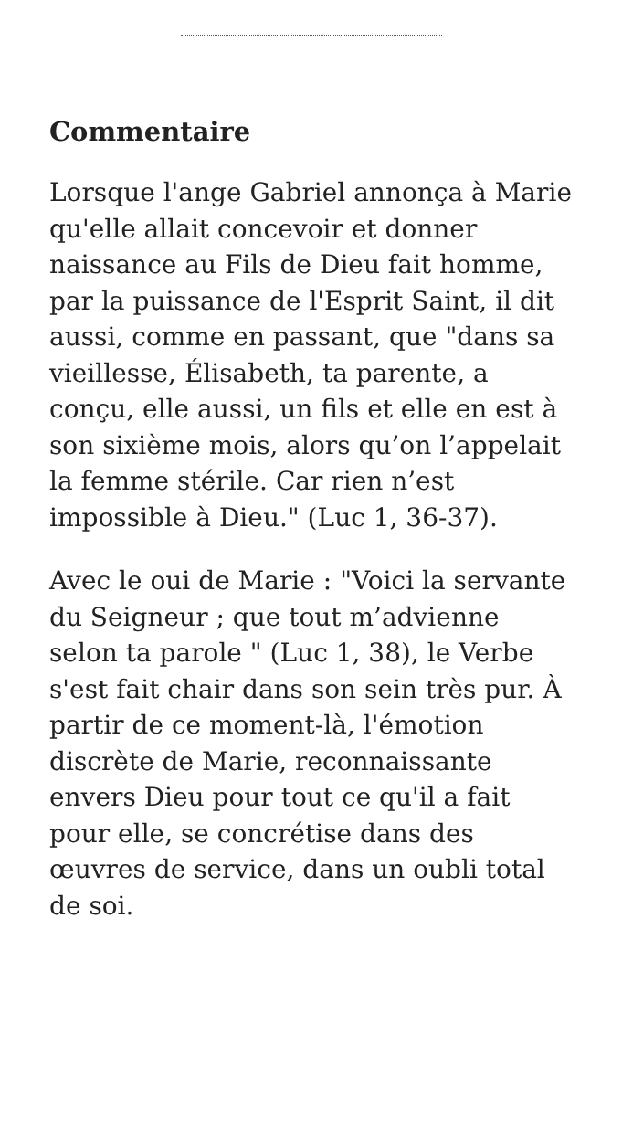Commentaire
Lorsque l'ange Gabriel annonça à Marie qu'elle allait concevoir et donner naissance au Fils de Dieu fait homme, par la puissance de l'Esprit Saint, il dit aussi, comme en passant, que "dans sa vieillesse, Élisabeth, ta parente, a conçu, elle aussi, un fils et elle en est à son sixième mois, alors qu’on l’appelait la femme stérile. Car rien n’est impossible à Dieu." (Luc 1, 36-37).
Avec le oui de Marie : "Voici la servante du Seigneur ; que tout m’advienne selon ta parole " (Luc 1, 38), le Verbe s'est fait chair dans son sein très pur. À partir de ce moment-là, l'émotion discrète de Marie, reconnaissante envers Dieu pour tout ce qu'il a fait pour elle, se concrétise dans des œuvres de service, dans un oubli total de soi.